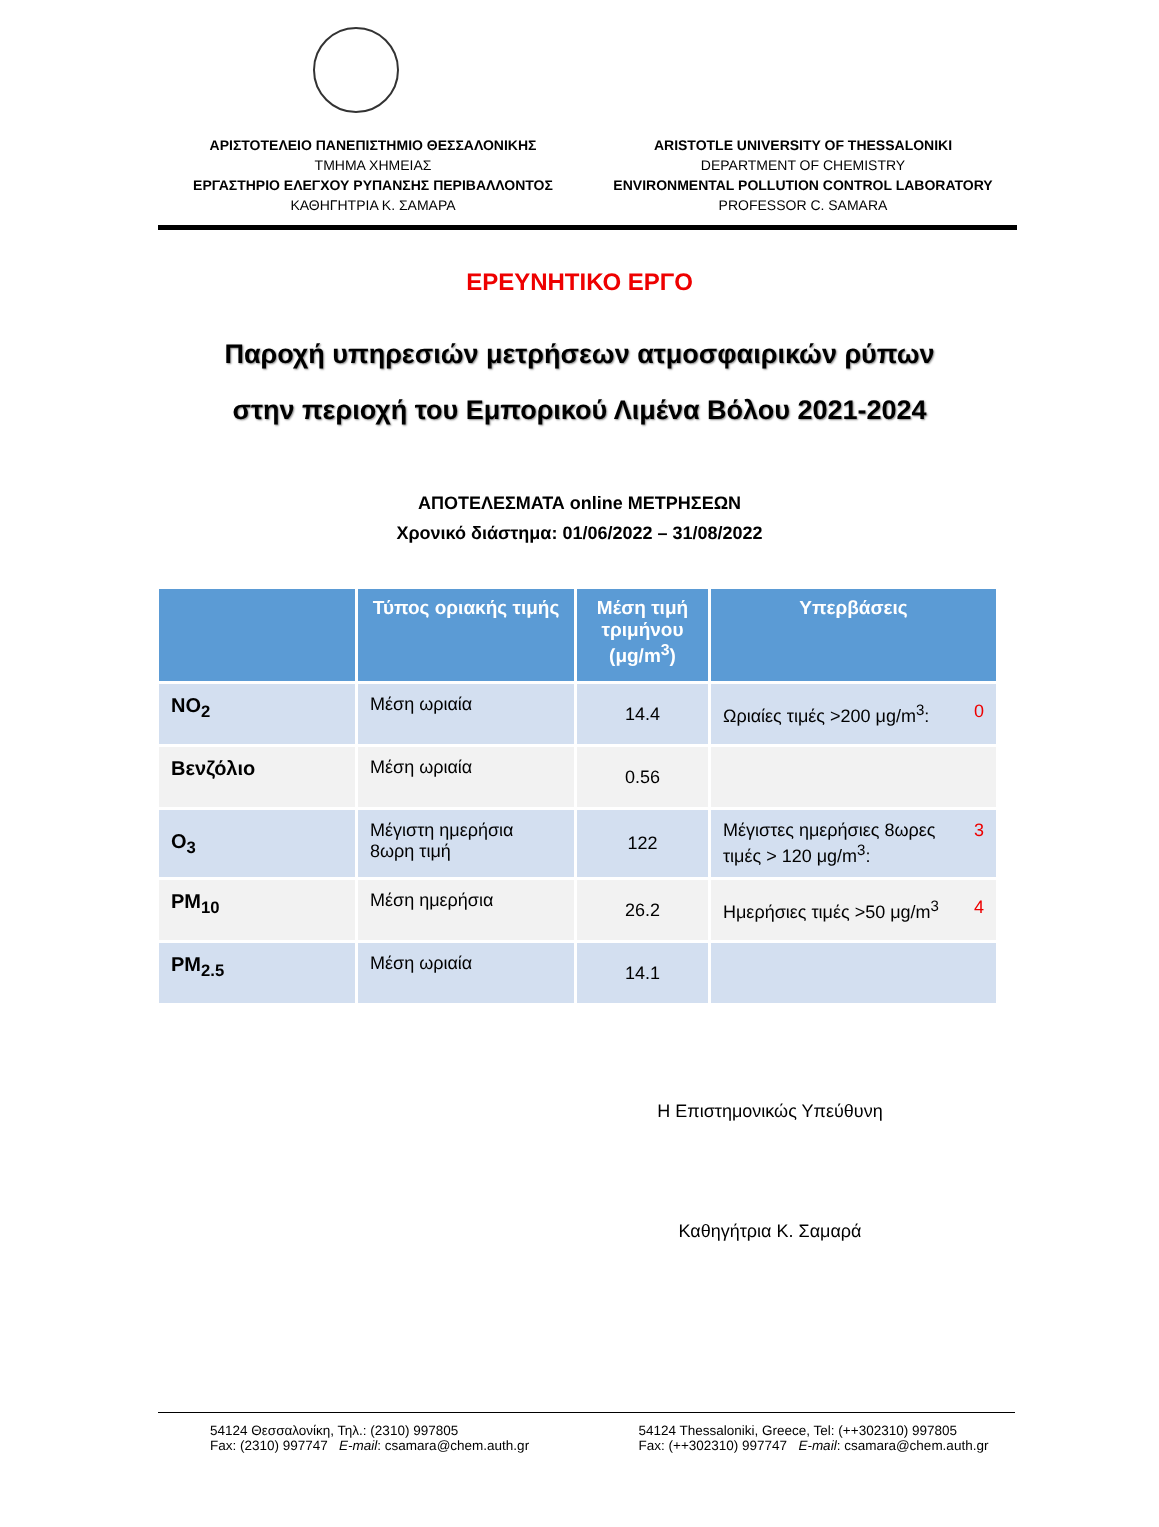ΑΡΙΣΤΟΤΕΛΕΙΟ ΠΑΝΕΠΙΣΤΗΜΙΟ ΘΕΣΣΑΛΟΝΙΚΗΣ
ΤΜΗΜΑ ΧΗΜΕΙΑΣ
ΕΡΓΑΣΤΗΡΙΟ ΕΛΕΓΧΟΥ ΡΥΠΑΝΣΗΣ ΠΕΡΙΒΑΛΛΟΝΤΟΣ
ΚΑΘΗΓΗΤΡΙΑ Κ. ΣΑΜΑΡΑ
ARISTOTLE UNIVERSITY OF THESSALONIKI
DEPARTMENT OF CHEMISTRY
ENVIRONMENTAL POLLUTION CONTROL LABORATORY
PROFESSOR C. SAMARA
ΕΡΕΥΝΗΤΙΚΟ ΕΡΓΟ
Παροχή υπηρεσιών μετρήσεων ατμοσφαιρικών ρύπων
στην περιοχή του Εμπορικού Λιμένα Βόλου 2021-2024
ΑΠΟΤΕΛΕΣΜΑΤΑ online ΜΕΤΡΗΣΕΩΝ
Χρονικό διάστημα: 01/06/2022 – 31/08/2022
| | Τύπος οριακής τιμής | Μέση τιμή τριμήνου (μg/m<sup>3</sup>) | Υπερβάσεις |
| --- | --- | --- | --- |
| NO<sub>2</sub> | Μέση ωριαία | 14.4 | Ωριαίες τιμές >200 μg/m<sup>3</sup>: 0 |
| Βενζόλιο | Μέση ωριαία | 0.56 | |
| O<sub>3</sub> | Μέγιστη ημερήσια 8ωρη τιμή | 122 | 3 Μέγιστες ημερήσιες 8ωρες τιμές > 120 μg/m<sup>3</sup>: |
| PM<sub>10</sub> | Μέση ημερήσια | 26.2 | Ημερήσιες τιμές >50 μg/m<sup>3</sup> 4 |
| PM<sub>2.5</sub> | Μέση ωριαία | 14.1 | |
Η Επιστημονικώς Υπεύθυνη
Καθηγήτρια Κ. Σαμαρά
54124 Θεσσαλονίκη, Τηλ.: (2310) 997805
Fax: (2310) 997747 E-mail: csamara@chem.auth.gr
54124 Thessaloniki, Greece, Tel: (++302310) 997805
Fax: (++302310) 997747 E-mail: csamara@chem.auth.gr